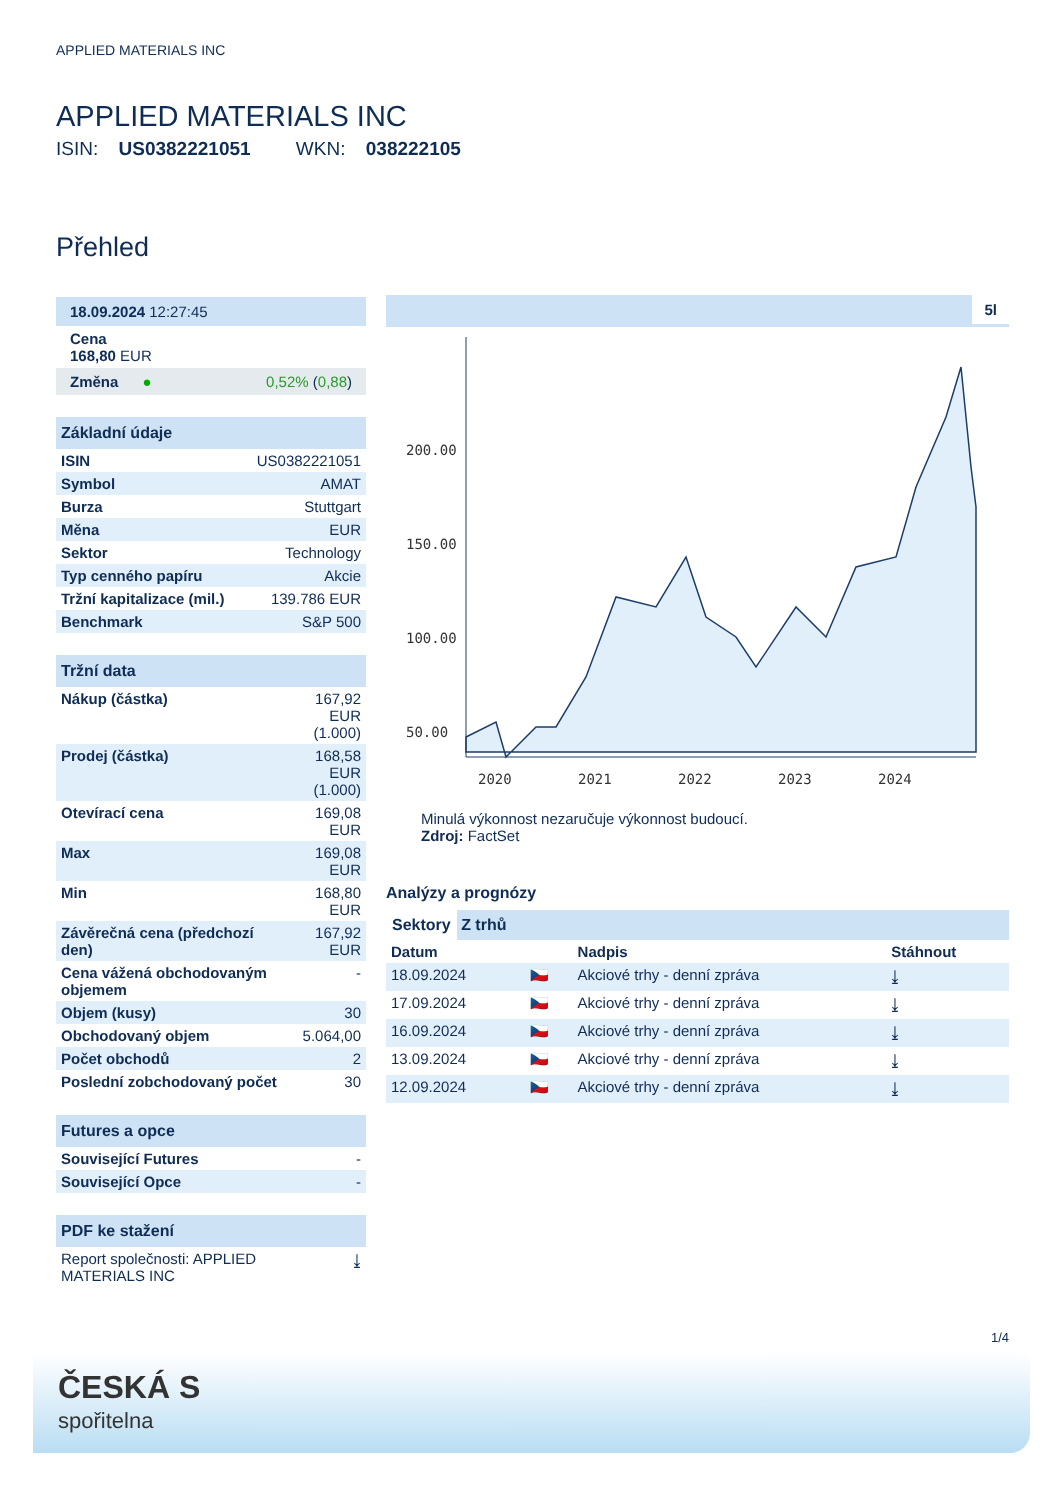APPLIED MATERIALS INC
APPLIED MATERIALS INC
ISIN: US0382221051 WKN: 038222105
Přehled
| 18.09.2024 12:27:45 |
| Cena 168,80 EUR |
| Změna ● 0,52% ( 0,88 ) |
| Základní údaje | |
| ISIN | US0382221051 |
| Symbol | AMAT |
| Burza | Stuttgart |
| Měna | EUR |
| Sektor | Technology |
| Typ cenného papíru | Akcie |
| Tržní kapitalizace (mil.) | 139.786 EUR |
| Benchmark | S&P 500 |
| Tržní data | |
| Nákup (částka) | 167,92 EUR (1.000) |
| Prodej (částka) | 168,58 EUR (1.000) |
| Otevírací cena | 169,08 EUR |
| Max | 169,08 EUR |
| Min | 168,80 EUR |
| Závěrečná cena (předchozí den) | 167,92 EUR |
| Cena vážená obchodovaným objemem | - |
| Objem (kusy) | 30 |
| Obchodovaný objem | 5.064,00 |
| Počet obchodů | 2 |
| Poslední zobchodovaný počet | 30 |
| Futures a opce | |
| Související Futures | - |
| Související Opce | - |
| PDF ke stažení | |
| Report společnosti: APPLIED MATERIALS INC | ⤓ |
5l
200.00
150.00
100.00
50.00
2020
2021
2022
2023
2024
Minulá výkonnost nezaručuje výkonnost budoucí.
Zdroj: FactSet
Analýzy a prognózy
Sektory Z trhů
| Datum | | Nadpis | Stáhnout |
| --- | --- | --- | --- |
| 18.09.2024 | 🇨🇿 | Akciové trhy - denní zpráva | ⤓ |
| 17.09.2024 | 🇨🇿 | Akciové trhy - denní zpráva | ⤓ |
| 16.09.2024 | 🇨🇿 | Akciové trhy - denní zpráva | ⤓ |
| 13.09.2024 | 🇨🇿 | Akciové trhy - denní zpráva | ⤓ |
| 12.09.2024 | 🇨🇿 | Akciové trhy - denní zpráva | ⤓ |
1/4
ČESKÁ S
spořitelna